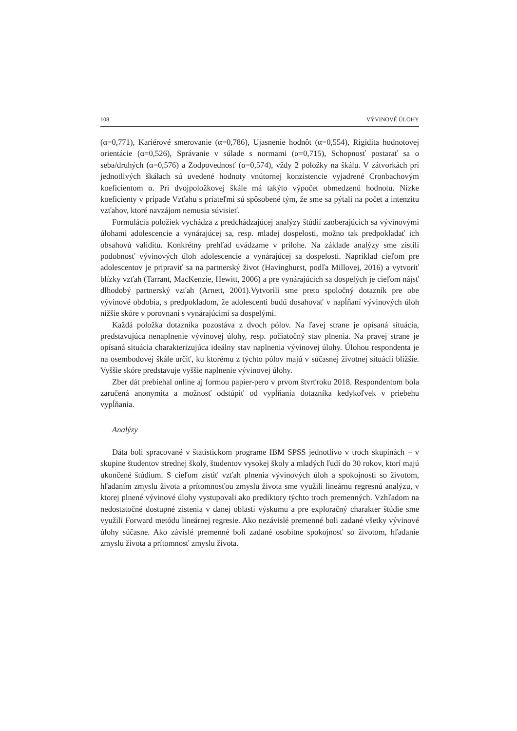108 VÝVINOVÉ ÚLOHY
(α=0,771), Kariérové smerovanie (α=0,786), Ujasnenie hodnôt (α=0,554), Rigidita hodnotovej orientácie (α=0,526), Správanie v súlade s normami (α=0,715), Schopnosť postarať sa o seba/druhých (α=0,576) a Zodpovednosť (α=0,574), vždy 2 položky na škálu. V zátvorkách pri jednotlivých škálach sú uvedené hodnoty vnútornej konzistencie vyjadrené Cronbachovým koeficientom α. Pri dvojpoložkovej škále má takýto výpočet obmedzenú hodnotu. Nízke koeficienty v prípade Vzťahu s priateľmi sú spôsobené tým, že sme sa pýtali na počet a intenzitu vzťahov, ktoré navzájom nemusia súvisieť.
Formulácia položiek vychádza z predchádzajúcej analýzy štúdií zaoberajúcich sa vývinovými úlohami adolescencie a vynárajúcej sa, resp. mladej dospelosti, možno tak predpokladať ich obsahovú validitu. Konkrétny prehľad uvádzame v prílohe. Na základe analýzy sme zistili podobnosť vývinových úloh adolescencie a vynárajúcej sa dospelosti. Napríklad cieľom pre adolescentov je pripraviť sa na partnerský život (Havinghurst, podľa Millovej, 2016) a vytvoriť blízky vzťah (Tarrant, MacKenzie, Hewitt, 2006) a pre vynárajúcich sa dospelých je cieľom nájsť dlhodobý partnerský vzťah (Arnett, 2001).Vytvorili sme preto spoločný dotazník pre obe vývinové obdobia, s predpokladom, že adolescenti budú dosahovať v napĺňaní vývinových úloh nižšie skóre v porovnaní s vynárajúcimi sa dospelými.
Každá položka dotazníka pozostáva z dvoch pólov. Na ľavej strane je opísaná situácia, predstavujúca nenaplnenie vývinovej úlohy, resp. počiatočný stav plnenia. Na pravej strane je opísaná situácia charakterizujúca ideálny stav naplnenia vývinovej úlohy. Úlohou respondenta je na osembodovej škále určiť, ku ktorému z týchto pólov majú v súčasnej životnej situácii bližšie. Vyššie skóre predstavuje vyššie naplnenie vývinovej úlohy.
Zber dát prebiehal online aj formou papier-pero v prvom štvrťroku 2018. Respondentom bola zaručená anonymita a možnosť odstúpiť od vypĺňania dotazníka kedykoľvek v priebehu vypĺňania.
Analýzy
Dáta boli spracované v štatistickom programe IBM SPSS jednotlivo v troch skupinách – v skupine študentov strednej školy, študentov vysokej školy a mladých ľudí do 30 rokov, ktorí majú ukončené štúdium. S cieľom zistiť vzťah plnenia vývinových úloh a spokojnosti so životom, hľadaním zmyslu života a prítomnosťou zmyslu života sme využili lineárnu regresnú analýzu, v ktorej plnené vývinové úlohy vystupovali ako prediktory týchto troch premenných. Vzhľadom na nedostatočné dostupné zistenia v danej oblasti výskumu a pre exploračný charakter štúdie sme využili Forward metódu lineárnej regresie. Ako nezávislé premenné boli zadané všetky vývinové úlohy súčasne. Ako závislé premenné boli zadané osobitne spokojnosť so životom, hľadanie zmyslu života a prítomnosť zmyslu života.